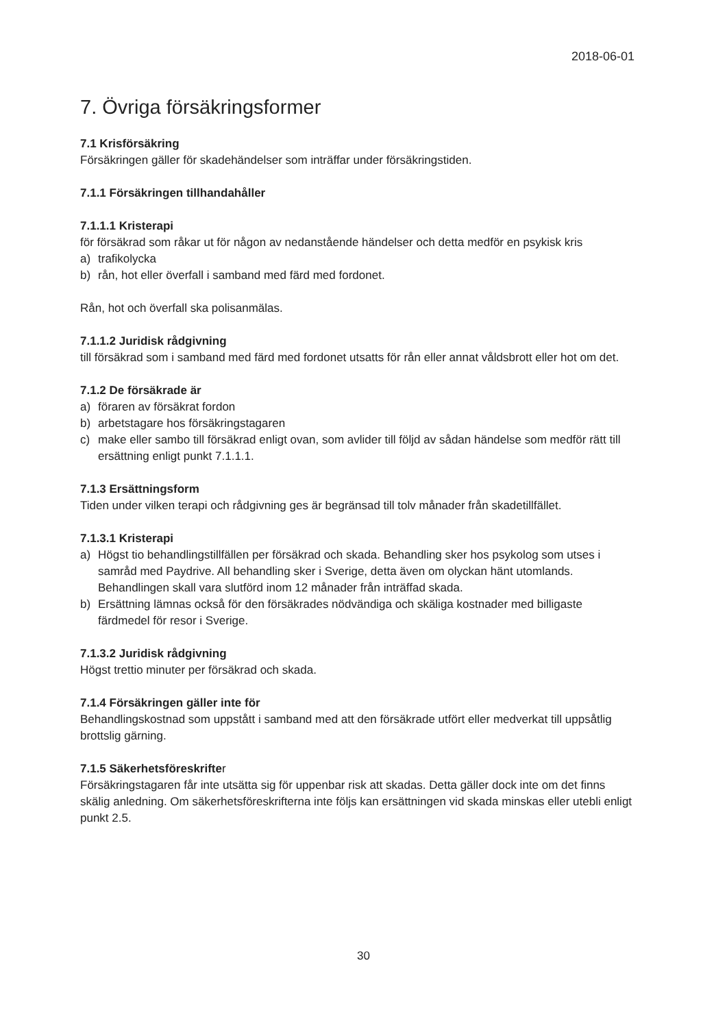2018-06-01
7. Övriga försäkringsformer
7.1 Krisförsäkring
Försäkringen gäller för skadehändelser som inträffar under försäkringstiden.
7.1.1 Försäkringen tillhandahåller
7.1.1.1 Kristerapi
för försäkrad som råkar ut för någon av nedanstående händelser och detta medför en psykisk kris
a) trafikolycka
b) rån, hot eller överfall i samband med färd med fordonet.
Rån, hot och överfall ska polisanmälas.
7.1.1.2 Juridisk rådgivning
till försäkrad som i samband med färd med fordonet utsatts för rån eller annat våldsbrott eller hot om det.
7.1.2 De försäkrade är
a) föraren av försäkrat fordon
b) arbetstagare hos försäkringstagaren
c) make eller sambo till försäkrad enligt ovan, som avlider till följd av sådan händelse som medför rätt till ersättning enligt punkt 7.1.1.1.
7.1.3 Ersättningsform
Tiden under vilken terapi och rådgivning ges är begränsad till tolv månader från skadetillfället.
7.1.3.1 Kristerapi
a) Högst tio behandlingstillfällen per försäkrad och skada. Behandling sker hos psykolog som utses i samråd med Paydrive. All behandling sker i Sverige, detta även om olyckan hänt utomlands. Behandlingen skall vara slutförd inom 12 månader från inträffad skada.
b) Ersättning lämnas också för den försäkrades nödvändiga och skäliga kostnader med billigaste färdmedel för resor i Sverige.
7.1.3.2 Juridisk rådgivning
Högst trettio minuter per försäkrad och skada.
7.1.4 Försäkringen gäller inte för
Behandlingskostnad som uppstått i samband med att den försäkrade utfört eller medverkat till uppsåtlig brottslig gärning.
7.1.5 Säkerhetsföreskrifter
Försäkringstagaren får inte utsätta sig för uppenbar risk att skadas. Detta gäller dock inte om det finns skälig anledning. Om säkerhetsföreskrifterna inte följs kan ersättningen vid skada minskas eller utebli enligt punkt 2.5.
30